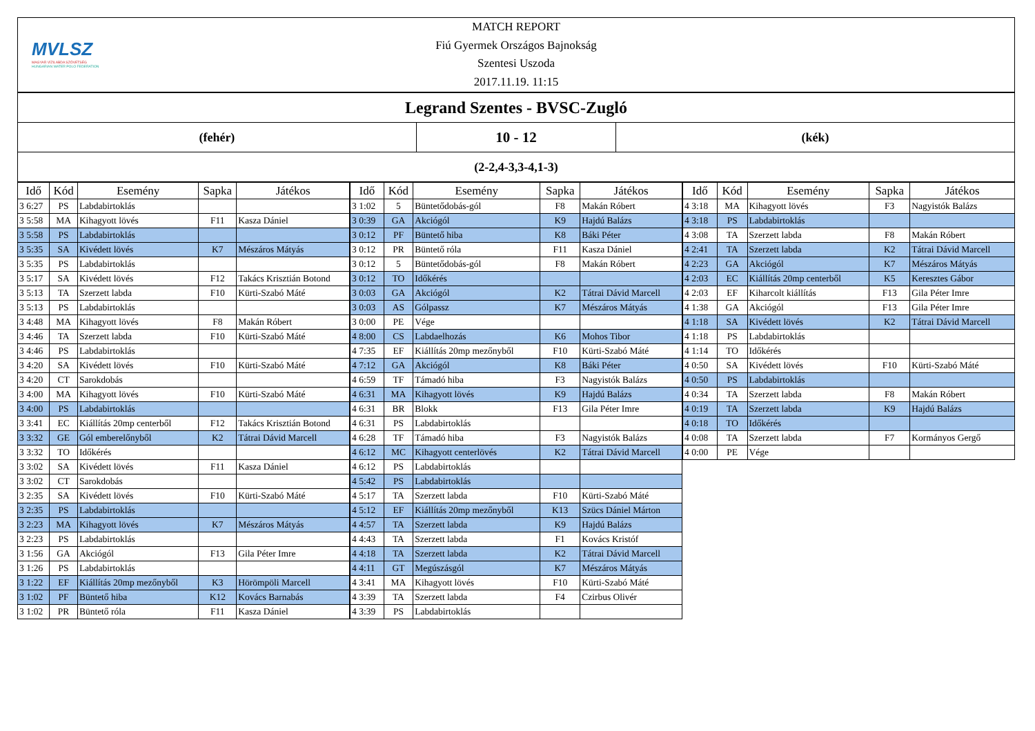MVLSZ
MAGYAR VÍZILABDA SZÖVETSÉG
HUNGARIAN WATER POLO FEDERATION
MATCH REPORT
Fiú Gyermek Országos Bajnokság
Szentesi Uszoda
2017.11.19. 11:15
Legrand Szentes - BVSC-Zugló
(fehér)
10 - 12
(kék)
(2-2,4-3,3-4,1-3)
| Idő | Kód | Esemény | Sapka | Játékos |
| --- | --- | --- | --- | --- |
| 3 6:27 | PS | Labdabirtoklás | | |
| 3 5:58 | MA | Kihagyott lövés | F11 | Kasza Dániel |
| 3 5:58 | PS | Labdabirtoklás | | |
| 3 5:35 | SA | Kivédett lövés | K7 | Mészáros Mátyás |
| 3 5:35 | PS | Labdabirtoklás | | |
| 3 5:17 | SA | Kivédett lövés | F12 | Takács Krisztián Botond |
| 3 5:13 | TA | Szerzett labda | F10 | Kürti-Szabó Máté |
| 3 5:13 | PS | Labdabirtoklás | | |
| 3 4:48 | MA | Kihagyott lövés | F8 | Makán Róbert |
| 3 4:46 | TA | Szerzett labda | F10 | Kürti-Szabó Máté |
| 3 4:46 | PS | Labdabirtoklás | | |
| 3 4:20 | SA | Kivédett lövés | F10 | Kürti-Szabó Máté |
| 3 4:20 | CT | Sarokdobás | | |
| 3 4:00 | MA | Kihagyott lövés | F10 | Kürti-Szabó Máté |
| 3 4:00 | PS | Labdabirtoklás | | |
| 3 3:41 | EC | Kiállítás 20mp centerből | F12 | Takács Krisztián Botond |
| 3 3:32 | GE | Gól emberelőnyből | K2 | Tátrai Dávid Marcell |
| 3 3:32 | TO | Időkérés | | |
| 3 3:02 | SA | Kivédett lövés | F11 | Kasza Dániel |
| 3 3:02 | CT | Sarokdobás | | |
| 3 2:35 | SA | Kivédett lövés | F10 | Kürti-Szabó Máté |
| 3 2:35 | PS | Labdabirtoklás | | |
| 3 2:23 | MA | Kihagyott lövés | K7 | Mészáros Mátyás |
| 3 2:23 | PS | Labdabirtoklás | | |
| 3 1:56 | GA | Akciógól | F13 | Gila Péter Imre |
| 3 1:26 | PS | Labdabirtoklás | | |
| 3 1:22 | EF | Kiállítás 20mp mezőnyből | K3 | Hörömpöli Marcell |
| 3 1:02 | PF | Büntető hiba | K12 | Kovács Barnabás |
| 3 1:02 | PR | Büntető róla | F11 | Kasza Dániel |
| Idő | Kód | Esemény | Sapka | Játékos |
| --- | --- | --- | --- | --- |
| 3 1:02 | 5 | Büntetődobás-gól | F8 | Makán Róbert |
| 3 0:39 | GA | Akciógól | K9 | Hajdú Balázs |
| 3 0:12 | PF | Büntető hiba | K8 | Báki Péter |
| 3 0:12 | PR | Büntető róla | F11 | Kasza Dániel |
| 3 0:12 | 5 | Büntetődobás-gól | F8 | Makán Róbert |
| 3 0:12 | TO | Időkérés | | |
| 3 0:03 | GA | Akciógól | K2 | Tátrai Dávid Marcell |
| 3 0:03 | AS | Gólpassz | K7 | Mészáros Mátyás |
| 3 0:00 | PE | Vége | | |
| 4 8:00 | CS | Labdaelhozás | K6 | Mohos Tibor |
| 4 7:35 | EF | Kiállítás 20mp mezőnyből | F10 | Kürti-Szabó Máté |
| 4 7:12 | GA | Akciógól | K8 | Báki Péter |
| 4 6:59 | TF | Támadó hiba | F3 | Nagyistók Balázs |
| 4 6:31 | MA | Kihagyott lövés | K9 | Hajdú Balázs |
| 4 6:31 | BR | Blokk | F13 | Gila Péter Imre |
| 4 6:31 | PS | Labdabirtoklás | | |
| 4 6:28 | TF | Támadó hiba | F3 | Nagyistók Balázs |
| 4 6:12 | MC | Kihagyott centerlövés | K2 | Tátrai Dávid Marcell |
| 4 6:12 | PS | Labdabirtoklás | | |
| 4 5:42 | PS | Labdabirtoklás | | |
| 4 5:17 | TA | Szerzett labda | F10 | Kürti-Szabó Máté |
| 4 5:12 | EF | Kiállítás 20mp mezőnyből | K13 | Szücs Dániel Márton |
| 4 4:57 | TA | Szerzett labda | K9 | Hajdú Balázs |
| 4 4:43 | TA | Szerzett labda | F1 | Kovács Kristóf |
| 4 4:18 | TA | Szerzett labda | K2 | Tátrai Dávid Marcell |
| 4 4:11 | GT | Megúszásgól | K7 | Mészáros Mátyás |
| 4 3:41 | MA | Kihagyott lövés | F10 | Kürti-Szabó Máté |
| 4 3:39 | TA | Szerzett labda | F4 | Czirbus Olivér |
| 4 3:39 | PS | Labdabirtoklás | | |
| Idő | Kód | Esemény | Sapka | Játékos |
| --- | --- | --- | --- | --- |
| 4 3:18 | MA | Kihagyott lövés | F3 | Nagyistók Balázs |
| 4 3:18 | PS | Labdabirtoklás | | |
| 4 3:08 | TA | Szerzett labda | F8 | Makán Róbert |
| 4 2:41 | TA | Szerzett labda | K2 | Tátrai Dávid Marcell |
| 4 2:23 | GA | Akciógól | K7 | Mészáros Mátyás |
| 4 2:03 | EC | Kiállítás 20mp centerből | K5 | Keresztes Gábor |
| 4 2:03 | EF | Kiharcolt kiállítás | F13 | Gila Péter Imre |
| 4 1:38 | GA | Akciógól | F13 | Gila Péter Imre |
| 4 1:18 | SA | Kivédett lövés | K2 | Tátrai Dávid Marcell |
| 4 1:18 | PS | Labdabirtoklás | | |
| 4 1:14 | TO | Időkérés | | |
| 4 0:50 | SA | Kivédett lövés | F10 | Kürti-Szabó Máté |
| 4 0:50 | PS | Labdabirtoklás | | |
| 4 0:34 | TA | Szerzett labda | F8 | Makán Róbert |
| 4 0:19 | TA | Szerzett labda | K9 | Hajdú Balázs |
| 4 0:18 | TO | Időkérés | | |
| 4 0:08 | TA | Szerzett labda | F7 | Kormányos Gergő |
| 4 0:00 | PE | Vége | | |